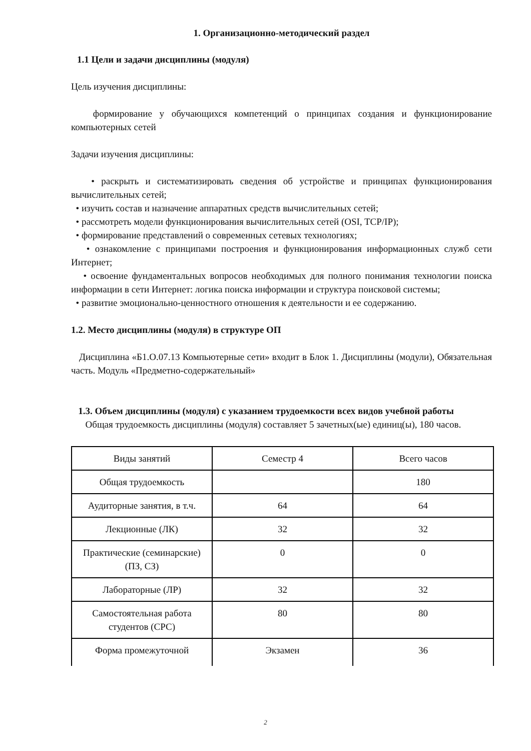1. Организационно-методический раздел
1.1 Цели и задачи дисциплины (модуля)
Цель изучения дисциплины:
формирование у обучающихся компетенций о принципах создания и функционирование компьютерных сетей
Задачи изучения дисциплины:
• раскрыть и систематизировать сведения об устройстве и принципах функционирования вычислительных сетей;
• изучить состав и назначение аппаратных средств вычислительных сетей;
• рассмотреть модели функционирования вычислительных сетей (OSI, TCP/IP);
• формирование представлений о современных сетевых технологиях;
• ознакомление с принципами построения и функционирования информационных служб сети Интернет;
• освоение фундаментальных вопросов необходимых для полного понимания технологии поиска информации в сети Интернет: логика поиска информации и структура поисковой системы;
• развитие эмоционально-ценностного отношения к деятельности и ее содержанию.
1.2. Место дисциплины (модуля) в структуре ОП
Дисциплина «Б1.О.07.13 Компьютерные сети» входит в Блок 1. Дисциплины (модули), Обязательная часть. Модуль «Предметно-содержательный»
1.3. Объем дисциплины (модуля) с указанием трудоемкости всех видов учебной работы
Общая трудоемкость дисциплины (модуля) составляет 5 зачетных(ые) единиц(ы), 180 часов.
| Виды занятий | Семестр 4 | Всего часов |
| Общая трудоемкость | | 180 |
| Аудиторные занятия, в т.ч. | 64 | 64 |
| Лекционные (ЛК) | 32 | 32 |
| Практические (семинарские) (ПЗ, СЗ) | 0 | 0 |
| Лабораторные (ЛР) | 32 | 32 |
| Самостоятельная работа студентов (СРС) | 80 | 80 |
| Форма промежуточной | Экзамен | 36 |
2